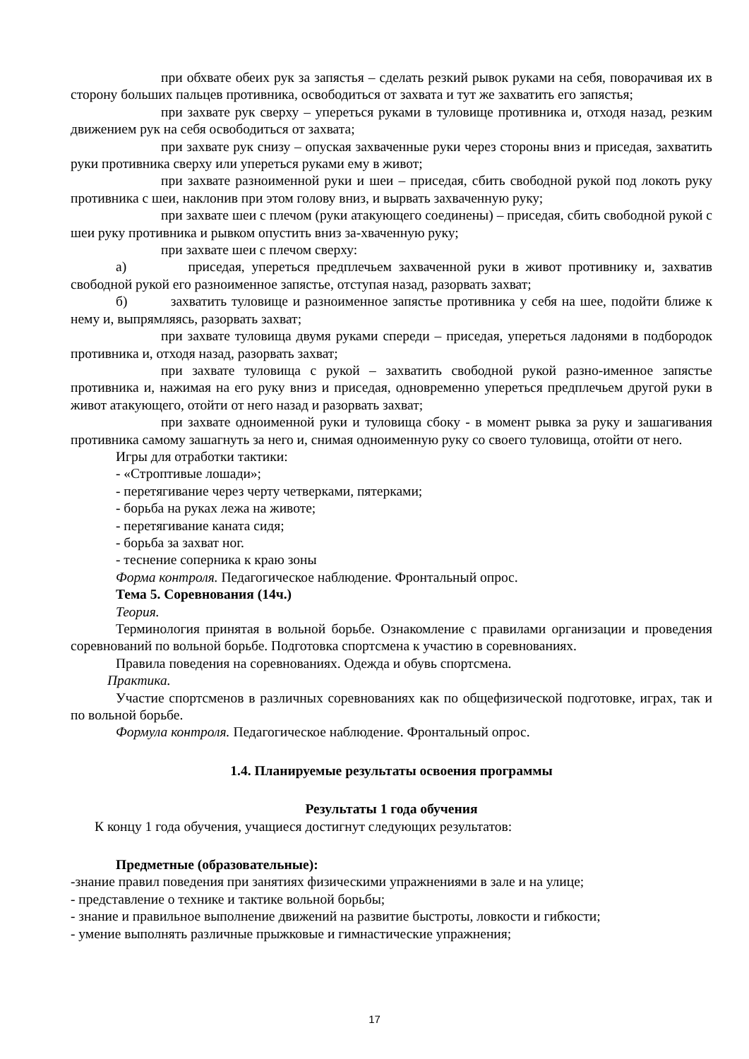при обхвате обеих рук за запястья – сделать резкий рывок руками на себя, поворачивая их в сторону больших пальцев противника, освободиться от захвата и тут же захватить его запястья;
при захвате рук сверху – упереться руками в туловище противника и, отходя назад, резким движением рук на себя освободиться от захвата;
при захвате рук снизу – опуская захваченные руки через стороны вниз и приседая, захватить руки противника сверху или упереться руками ему в живот;
при захвате разноименной руки и шеи – приседая, сбить свободной рукой под локоть руку противника с шеи, наклонив при этом голову вниз, и вырвать захваченную руку;
при захвате шеи с плечом (руки атакующего соединены) – приседая, сбить свободной рукой с шеи руку противника и рывком опустить вниз за-хваченную руку;
при захвате шеи с плечом сверху:
а) приседая, упереться предплечьем захваченной руки в живот противнику и, захватив свободной рукой его разноименное запястье, отступая назад, разорвать захват;
б) захватить туловище и разноименное запястье противника у себя на шее, подойти ближе к нему и, выпрямляясь, разорвать захват;
при захвате туловища двумя руками спереди – приседая, упереться ладонями в подбородок противника и, отходя назад, разорвать захват;
при захвате туловища с рукой – захватить свободной рукой разно-именное запястье противника и, нажимая на его руку вниз и приседая, одновременно упереться предплечьем другой руки в живот атакующего, отойти от него назад и разорвать захват;
при захвате одноименной руки и туловища сбоку - в момент рывка за руку и зашагивания противника самому зашагнуть за него и, снимая одноименную руку со своего туловища, отойти от него.
Игры для отработки тактики:
- «Строптивые лошади»;
- перетягивание через черту четверками, пятерками;
- борьба на руках лежа на животе;
- перетягивание каната сидя;
- борьба за захват ног.
- теснение соперника к краю зоны
Форма контроля. Педагогическое наблюдение. Фронтальный опрос.
Тема 5. Соревнования (14ч.)
Теория.
Терминология принятая в вольной борьбе. Ознакомление с правилами организации и проведения соревнований по вольной борьбе. Подготовка спортсмена к участию в соревнованиях.
Правила поведения на соревнованиях. Одежда и обувь спортсмена.
Практика.
Участие спортсменов в различных соревнованиях как по общефизической подготовке, играх, так и по вольной борьбе.
Формула контроля. Педагогическое наблюдение. Фронтальный опрос.
1.4. Планируемые результаты освоения программы
Результаты 1 года обучения
К концу 1 года обучения, учащиеся достигнут следующих результатов:
Предметные (образовательные):
-знание правил поведения при занятиях физическими упражнениями в зале и на улице;
- представление о технике и тактике вольной борьбы;
- знание и правильное выполнение движений на развитие быстроты, ловкости и гибкости;
- умение выполнять различные прыжковые и гимнастические упражнения;
17